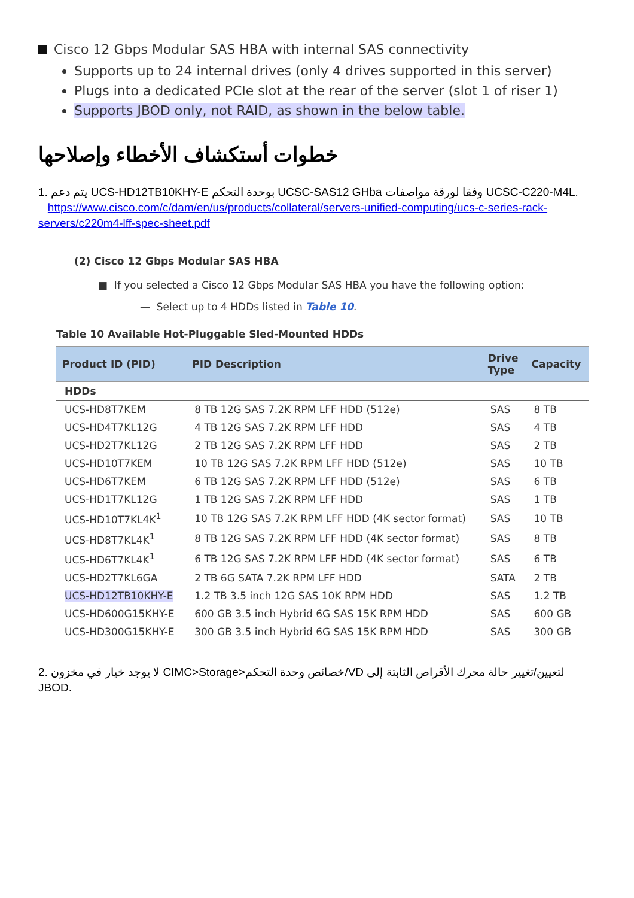Cisco 12 Gbps Modular SAS HBA with internal SAS connectivity
Supports up to 24 internal drives (only 4 drives supported in this server)
Plugs into a dedicated PCIe slot at the rear of the server (slot 1 of riser 1)
Supports JBOD only, not RAID, as shown in the below table.
خطوات أستكشاف الأخطاء وإصلاحها
1. يتم دعم UCS-HD12TB10KHY-E بوحدة التحكم UCSC-SAS12 GHba وفقا لورقة مواصفات UCSC-C220-M4L.
https://www.cisco.com/c/dam/en/us/products/collateral/servers-unified-computing/ucs-c-series-rack-servers/c220m4-lff-spec-sheet.pdf
(2) Cisco 12 Gbps Modular SAS HBA
■ If you selected a Cisco 12 Gbps Modular SAS HBA you have the following option:
— Select up to 4 HDDs listed in Table 10.
Table 10 Available Hot-Pluggable Sled-Mounted HDDs
| Product ID (PID) | PID Description | Drive Type | Capacity |
| --- | --- | --- | --- |
| HDDs | | | |
| UCS-HD8T7KEM | 8 TB 12G SAS 7.2K RPM LFF HDD (512e) | SAS | 8 TB |
| UCS-HD4T7KL12G | 4 TB 12G SAS 7.2K RPM LFF HDD | SAS | 4 TB |
| UCS-HD2T7KL12G | 2 TB 12G SAS 7.2K RPM LFF HDD | SAS | 2 TB |
| UCS-HD10T7KEM | 10 TB 12G SAS 7.2K RPM LFF HDD (512e) | SAS | 10 TB |
| UCS-HD6T7KEM | 6 TB 12G SAS 7.2K RPM LFF HDD (512e) | SAS | 6 TB |
| UCS-HD1T7KL12G | 1 TB 12G SAS 7.2K RPM LFF HDD | SAS | 1 TB |
| UCS-HD10T7KL4K<sup>1</sup> | 10 TB 12G SAS 7.2K RPM LFF HDD (4K sector format) | SAS | 10 TB |
| UCS-HD8T7KL4K<sup>1</sup> | 8 TB 12G SAS 7.2K RPM LFF HDD (4K sector format) | SAS | 8 TB |
| UCS-HD6T7KL4K<sup>1</sup> | 6 TB 12G SAS 7.2K RPM LFF HDD (4K sector format) | SAS | 6 TB |
| UCS-HD2T7KL6GA | 2 TB 6G SATA 7.2K RPM LFF HDD | SATA | 2 TB |
| UCS-HD12TB10KHY-E | 1.2 TB 3.5 inch 12G SAS 10K RPM HDD | SAS | 1.2 TB |
| UCS-HD600G15KHY-E | 600 GB 3.5 inch Hybrid 6G SAS 15K RPM HDD | SAS | 600 GB |
| UCS-HD300G15KHY-E | 300 GB 3.5 inch Hybrid 6G SAS 15K RPM HDD | SAS | 300 GB |
2. لا يوجد خيار في مخزون CIMC>Storage>خصائص وحدة التحكم/VD لتعيين/تغيير حالة محرك الأقراص الثابتة إلى JBOD.